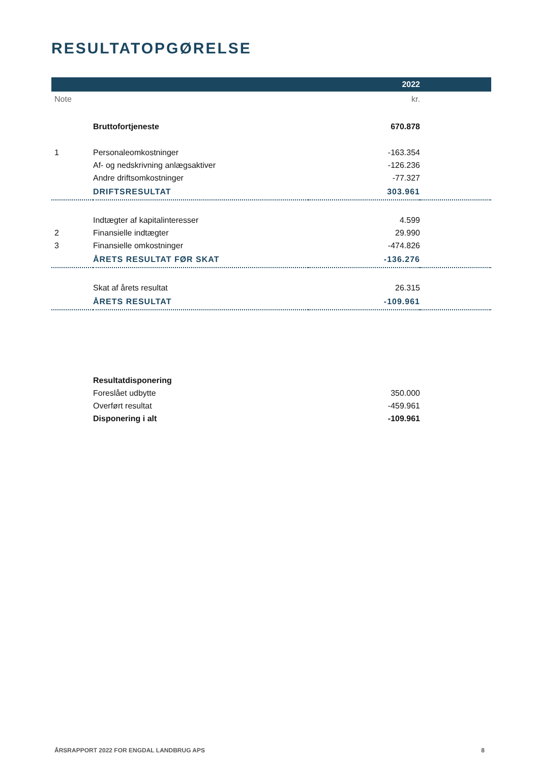RESULTATOPGØRELSE
| | | 2022 | |
| --- | --- | --- | --- |
| Note | | kr. | |
| | Bruttofortjeneste | 670.878 | |
| 1 | Personaleomkostninger | -163.354 | |
| | Af- og nedskrivning anlægsaktiver | -126.236 | |
| | Andre driftsomkostninger | -77.327 | |
| | DRIFTSRESULTAT | 303.961 | |
| | Indtægter af kapitalinteresser | 4.599 | |
| 2 | Finansielle indtægter | 29.990 | |
| 3 | Finansielle omkostninger | -474.826 | |
| | ÅRETS RESULTAT FØR SKAT | -136.276 | |
| | Skat af årets resultat | 26.315 | |
| | ÅRETS RESULTAT | -109.961 | |
| | Resultatdisponering | | |
| | Foreslået udbytte | 350.000 | |
| | Overført resultat | -459.961 | |
| | Disponering i alt | -109.961 | |
ÅRSRAPPORT 2022 FOR ENGDAL LANDBRUG APS 8